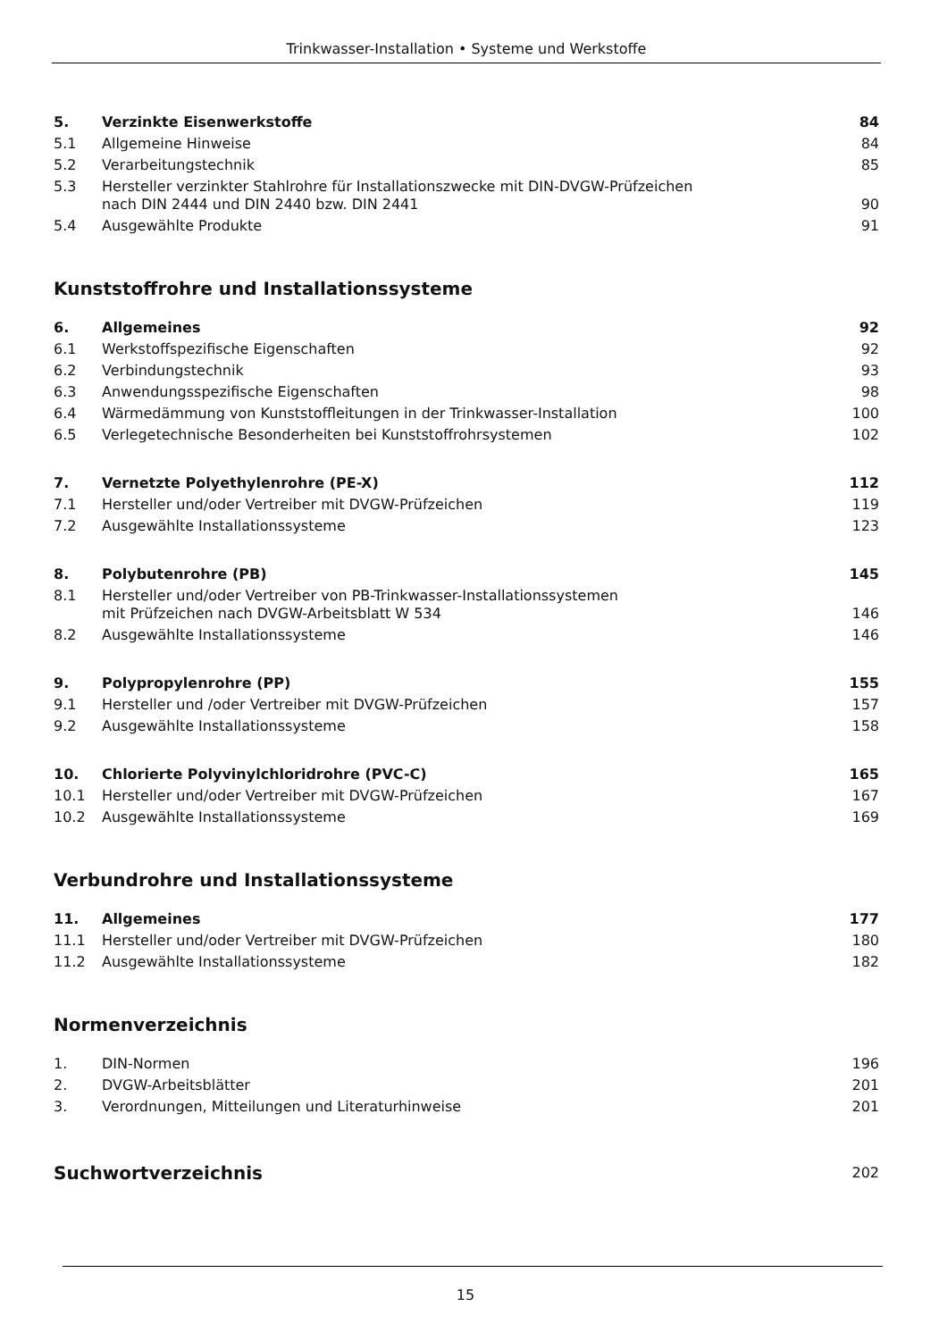Trinkwasser-Installation • Systeme und Werkstoffe
| 5. | Verzinkte Eisenwerkstoffe | 84 |
| 5.1 | Allgemeine Hinweise | 84 |
| 5.2 | Verarbeitungstechnik | 85 |
| 5.3 | Hersteller verzinkter Stahlrohre für Installationszwecke mit DIN-DVGW-Prüfzeichen nach DIN 2444 und DIN 2440 bzw. DIN 2441 | 90 |
| 5.4 | Ausgewählte Produkte | 91 |
Kunststoffrohre und Installationssysteme
| 6. | Allgemeines | 92 |
| 6.1 | Werkstoffspezifische Eigenschaften | 92 |
| 6.2 | Verbindungstechnik | 93 |
| 6.3 | Anwendungsspezifische Eigenschaften | 98 |
| 6.4 | Wärmedämmung von Kunststoffleitungen in der Trinkwasser-Installation | 100 |
| 6.5 | Verlegetechnische Besonderheiten bei Kunststoffrohrsystemen | 102 |
| 7. | Vernetzte Polyethylenrohre (PE-X) | 112 |
| 7.1 | Hersteller und/oder Vertreiber mit DVGW-Prüfzeichen | 119 |
| 7.2 | Ausgewählte Installationssysteme | 123 |
| 8. | Polybutenrohre (PB) | 145 |
| 8.1 | Hersteller und/oder Vertreiber von PB-Trinkwasser-Installationssystemen mit Prüfzeichen nach DVGW-Arbeitsblatt W 534 | 146 |
| 8.2 | Ausgewählte Installationssysteme | 146 |
| 9. | Polypropylenrohre (PP) | 155 |
| 9.1 | Hersteller und /oder Vertreiber mit DVGW-Prüfzeichen | 157 |
| 9.2 | Ausgewählte Installationssysteme | 158 |
| 10. | Chlorierte Polyvinylchloridrohre (PVC-C) | 165 |
| 10.1 | Hersteller und/oder Vertreiber mit DVGW-Prüfzeichen | 167 |
| 10.2 | Ausgewählte Installationssysteme | 169 |
Verbundrohre und Installationssysteme
| 11. | Allgemeines | 177 |
| 11.1 | Hersteller und/oder Vertreiber mit DVGW-Prüfzeichen | 180 |
| 11.2 | Ausgewählte Installationssysteme | 182 |
Normenverzeichnis
| 1. | DIN-Normen | 196 |
| 2. | DVGW-Arbeitsblätter | 201 |
| 3. | Verordnungen, Mitteilungen und Literaturhinweise | 201 |
| Suchwortverzeichnis | 202 |
15